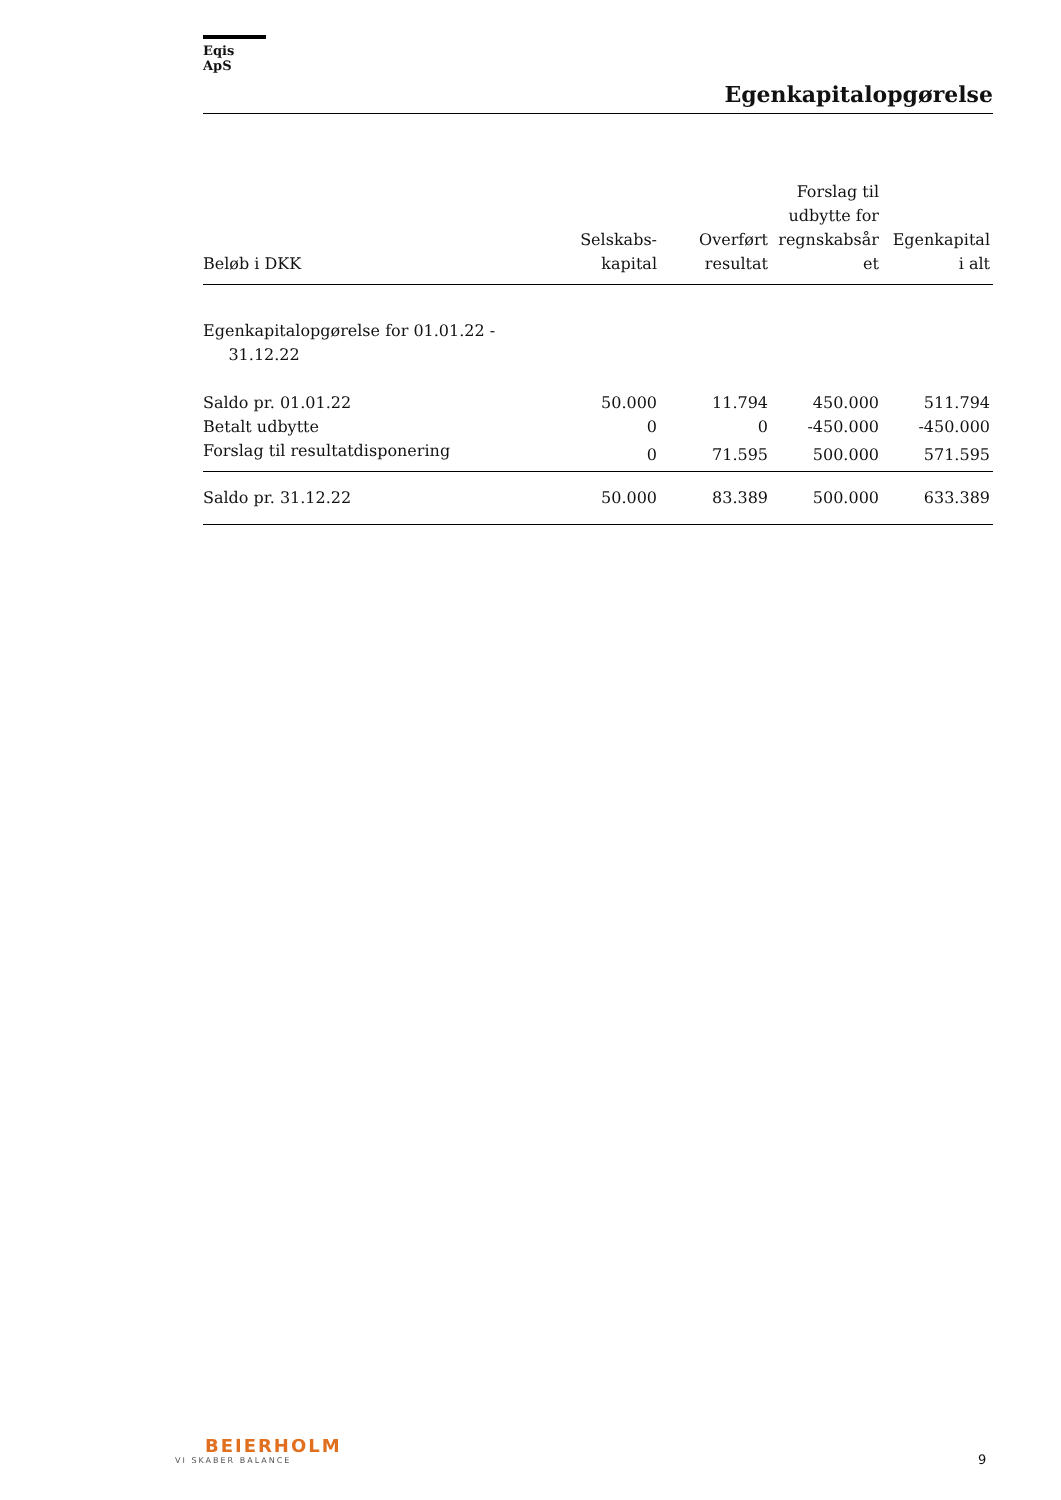Eqis ApS
Egenkapitalopgørelse
| Beløb i DKK | Selskabs- kapital | Overført resultat | Forslag til udbytte for regnskabsår et | Egenkapital i alt |
| --- | --- | --- | --- | --- |
| Egenkapitalopgørelse for 01.01.22 - 31.12.22 | | | | |
| Saldo pr. 01.01.22 | 50.000 | 11.794 | 450.000 | 511.794 |
| Betalt udbytte | 0 | 0 | -450.000 | -450.000 |
| Forslag til resultatdisponering | 0 | 71.595 | 500.000 | 571.595 |
| Saldo pr. 31.12.22 | 50.000 | 83.389 | 500.000 | 633.389 |
BEIERHOLM
VI SKABER BALANCE
9